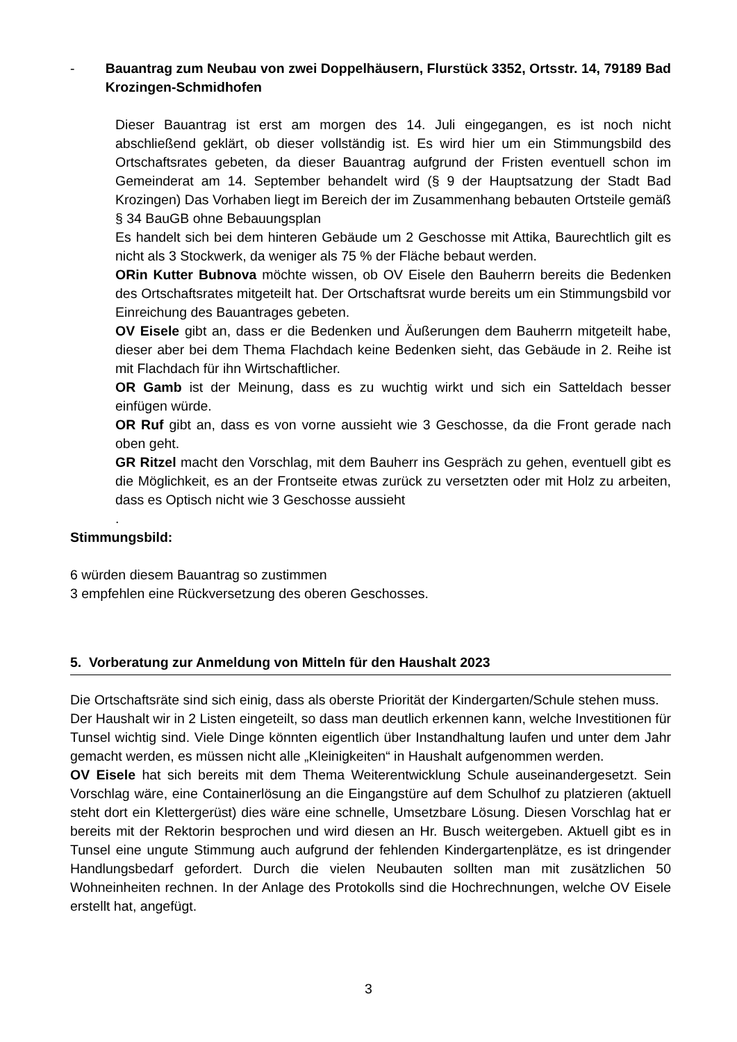- Bauantrag zum Neubau von zwei Doppelhäusern, Flurstück 3352, Ortsstr. 14, 79189 Bad Krozingen-Schmidhofen
Dieser Bauantrag ist erst am morgen des 14. Juli eingegangen, es ist noch nicht abschließend geklärt, ob dieser vollständig ist. Es wird hier um ein Stimmungsbild des Ortschaftsrates gebeten, da dieser Bauantrag aufgrund der Fristen eventuell schon im Gemeinderat am 14. September behandelt wird (§ 9 der Hauptsatzung der Stadt Bad Krozingen) Das Vorhaben liegt im Bereich der im Zusammenhang bebauten Ortsteile gemäß § 34 BauGB ohne Bebauungsplan
Es handelt sich bei dem hinteren Gebäude um 2 Geschosse mit Attika, Baurechtlich gilt es nicht als 3 Stockwerk, da weniger als 75 % der Fläche bebaut werden.
ORin Kutter Bubnova möchte wissen, ob OV Eisele den Bauherrn bereits die Bedenken des Ortschaftsrates mitgeteilt hat. Der Ortschaftsrat wurde bereits um ein Stimmungsbild vor Einreichung des Bauantrages gebeten.
OV Eisele gibt an, dass er die Bedenken und Äußerungen dem Bauherrn mitgeteilt habe, dieser aber bei dem Thema Flachdach keine Bedenken sieht, das Gebäude in 2. Reihe ist mit Flachdach für ihn Wirtschaftlicher.
OR Gamb ist der Meinung, dass es zu wuchtig wirkt und sich ein Satteldach besser einfügen würde.
OR Ruf gibt an, dass es von vorne aussieht wie 3 Geschosse, da die Front gerade nach oben geht.
GR Ritzel macht den Vorschlag, mit dem Bauherr ins Gespräch zu gehen, eventuell gibt es die Möglichkeit, es an der Frontseite etwas zurück zu versetzten oder mit Holz zu arbeiten, dass es Optisch nicht wie 3 Geschosse aussieht
.
Stimmungsbild:
6 würden diesem Bauantrag so zustimmen
3 empfehlen eine Rückversetzung des oberen Geschosses.
5. Vorberatung zur Anmeldung von Mitteln für den Haushalt 2023
Die Ortschaftsräte sind sich einig, dass als oberste Priorität der Kindergarten/Schule stehen muss.
Der Haushalt wir in 2 Listen eingeteilt, so dass man deutlich erkennen kann, welche Investitionen für Tunsel wichtig sind. Viele Dinge könnten eigentlich über Instandhaltung laufen und unter dem Jahr gemacht werden, es müssen nicht alle „Kleinigkeiten“ in Haushalt aufgenommen werden.
OV Eisele hat sich bereits mit dem Thema Weiterentwicklung Schule auseinandergesetzt. Sein Vorschlag wäre, eine Containerlösung an die Eingangstüre auf dem Schulhof zu platzieren (aktuell steht dort ein Klettergerüst) dies wäre eine schnelle, Umsetzbare Lösung. Diesen Vorschlag hat er bereits mit der Rektorin besprochen und wird diesen an Hr. Busch weitergeben. Aktuell gibt es in Tunsel eine ungute Stimmung auch aufgrund der fehlenden Kindergartenplätze, es ist dringender Handlungsbedarf gefordert. Durch die vielen Neubauten sollten man mit zusätzlichen 50 Wohneinheiten rechnen. In der Anlage des Protokolls sind die Hochrechnungen, welche OV Eisele erstellt hat, angefügt.
3